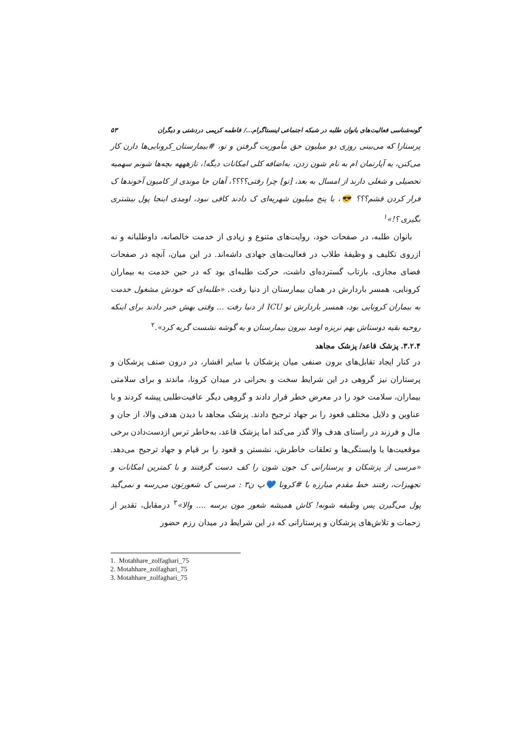گونه‌شناسی فعالیت‌های بانوان طلبه در شبکه اجتماعی اینستاگرام.../ فاطمه کریمی دردشتی و دیگران ۵۳
پرستارا که می‌بینی روزی دو میلیون حق مأموریت گرفتن و تو، #بیمارستان_کرونایی‌ها دارن کار می‌کنن، یه آپارتمان ام به نام شون زدن، به‌اضافه کلی امکانات دیگه!، تازهههه بچه‌ها شونم سهمیه تحصیلی و شغلی دارند از امسال به بعد، [تو] چرا رفتی؟؟؟؟، آهان جا موندی از کامیون آخوندها ک فرار کردن قشم؟؟؟ 😎، یا پنج میلیون شهریه‌ای ک دادند کافی نبود، اومدی اینجا پول بیشتری بگیری ؟!»<sup>۱</sup>
بانوان طلبه، در صفحات خود، روایت‌های متنوع و زیادی از خدمت خالصانه، داوطلبانه و نه ازروی تکلیف و وظیفهٔ طلاب در فعالیت‌های جهادی داشه‌اند. در این میان، آنچه در صفحات فضای مجازی، بازتاب گسترده‌ای داشت، حرکت طلبه‌ای بود که در حین خدمت به بیماران کرونایی، همسر باردارش در همان بیمارستان از دنیا رفت. «طلبه‌ای که خودش مشغول خدمت به بیماران کرونایی بود، همسر باردارش تو ICU از دنیا رفت ... وقتی بهش خبر دادند برای اینکه روحیه بقیه دوستاش بهم نریزه اومد بیرون بیمارستان و یه گوشه نشست گریه کرد».<sup>۲</sup>
۳.۲.۴. پزشک قاعد/ پزشک مجاهد
در کنار ایجاد تقابل‌های برون صنفی میان پزشکان با سایر اقشار، در درون صنف پزشکان و پرستاران نیز گروهی در این شرایط سخت و بحرانی در میدان کرونا، ماندند و برای سلامتی بیماران، سلامت خود را در معرض خطر قرار دادند و گروهی دیگر عافیت‌طلبی پیشه کردند و با عناوین و دلایل مختلف قعود را بر جهاد ترجیح دادند. پزشک مجاهد با دیدن هدفی والا، از جان و مال و فرزند در راستای هدف والا گذر می‌کند اما پزشک قاعد، به‌خاطر ترس ازدست‌دادن برخی موقعیت‌ها یا وابستگی‌ها و تعلقات خاطرش، نشستن و قعود را بر قیام و جهاد ترجیح می‌دهد. «مرسی از پزشکان و پرستارانی ک جون شون را کف دست گرفتند و با کمترین امکانات و تجهیزات، رفتند خط مقدم مبارزه با #کرونا 💙پ ن۳ : مرسی ک شعورتون می‌رسه و نمی‌گید پول می‌گیرن پس وظیفه شونه! کاش همیشه شعور مون برسه .... والا»<sup>۳</sup> درمقابل، تقدیر از زحمات و تلاش‌های پزشکان و پرستارانی که در این شرایط در میدان رزم حضور
1. Motahhare_zolfaghari_75
2. Motahhare_zolfaghari_75
3. Motahhare_zolfaghari_75